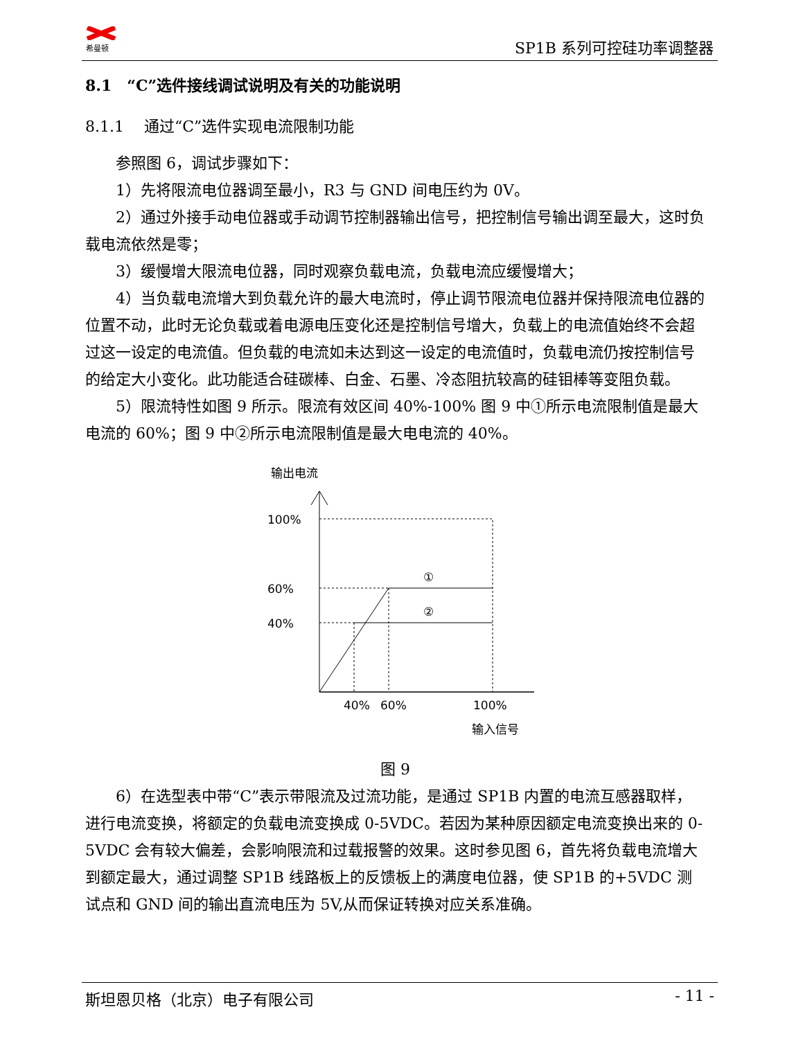希曼顿 SP1B 系列可控硅功率调整器
8.1　“C”选件接线调试说明及有关的功能说明
8.1.1　 通过“C”选件实现电流限制功能
参照图 6，调试步骤如下：
1）先将限流电位器调至最小，R3 与 GND 间电压约为 0V。
2）通过外接手动电位器或手动调节控制器输出信号，把控制信号输出调至最大，这时负载电流依然是零；
3）缓慢增大限流电位器，同时观察负载电流，负载电流应缓慢增大；
4）当负载电流增大到负载允许的最大电流时，停止调节限流电位器并保持限流电位器的位置不动，此时无论负载或着电源电压变化还是控制信号增大，负载上的电流值始终不会超过这一设定的电流值。但负载的电流如未达到这一设定的电流值时，负载电流仍按控制信号的给定大小变化。此功能适合硅碳棒、白金、石墨、冷态阻抗较高的硅钼棒等变阻负载。
5）限流特性如图 9 所示。限流有效区间 40%-100% 图 9 中①所示电流限制值是最大电流的 60%；图 9 中②所示电流限制值是最大电电流的 40%。
输出电流
100%
60%
40%
①
②
40%
60%
100%
输入信号
图 9
6）在选型表中带“C”表示带限流及过流功能，是通过 SP1B 内置的电流互感器取样，进行电流变换，将额定的负载电流变换成 0-5VDC。若因为某种原因额定电流变换出来的 0-5VDC 会有较大偏差，会影响限流和过载报警的效果。这时参见图 6，首先将负载电流增大到额定最大，通过调整 SP1B 线路板上的反馈板上的满度电位器，使 SP1B 的+5VDC 测试点和 GND 间的输出直流电压为 5V,从而保证转换对应关系准确。
斯坦恩贝格（北京）电子有限公司 - 11 -